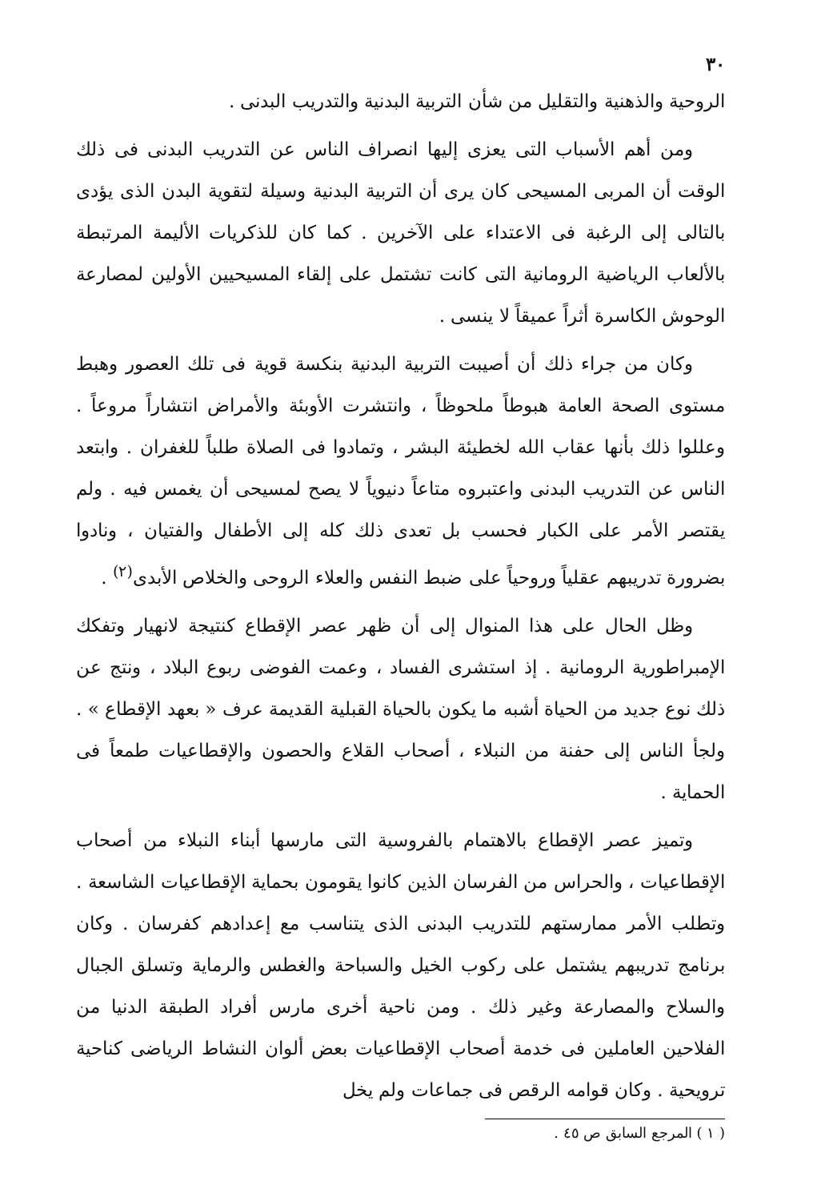٣٠
الروحية والذهنية والتقليل من شأن التربية البدنية والتدريب البدنى .
ومن أهم الأسباب التى يعزى إليها انصراف الناس عن التدريب البدنى فى ذلك الوقت أن المربى المسيحى كان يرى أن التربية البدنية وسيلة لتقوية البدن الذى يؤدى بالتالى إلى الرغبة فى الاعتداء على الآخرين . كما كان للذكريات الأليمة المرتبطة بالألعاب الرياضية الرومانية التى كانت تشتمل على إلقاء المسيحيين الأولين لمصارعة الوحوش الكاسرة أثراً عميقاً لا ينسى .
وكان من جراء ذلك أن أصيبت التربية البدنية بنكسة قوية فى تلك العصور وهبط مستوى الصحة العامة هبوطاً ملحوظاً ، وانتشرت الأوبئة والأمراض انتشاراً مروعاً . وعللوا ذلك بأنها عقاب الله لخطيئة البشر ، وتمادوا فى الصلاة طلباً للغفران . وابتعد الناس عن التدريب البدنى واعتبروه متاعاً دنيوياً لا يصح لمسيحى أن يغمس فيه . ولم يقتصر الأمر على الكبار فحسب بل تعدى ذلك كله إلى الأطفال والفتيان ، ونادوا بضرورة تدريبهم عقلياً وروحياً على ضبط النفس والعلاء الروحى والخلاص الأبدى<sup>(٢)</sup> .
وظل الحال على هذا المنوال إلى أن ظهر عصر الإقطاع كنتيجة لانهيار وتفكك الإمبراطورية الرومانية . إذ استشرى الفساد ، وعمت الفوضى ربوع البلاد ، ونتج عن ذلك نوع جديد من الحياة أشبه ما يكون بالحياة القبلية القديمة عرف « بعهد الإقطاع » . ولجأ الناس إلى حفنة من النبلاء ، أصحاب القلاع والحصون والإقطاعيات طمعاً فى الحماية .
وتميز عصر الإقطاع بالاهتمام بالفروسية التى مارسها أبناء النبلاء من أصحاب الإقطاعيات ، والحراس من الفرسان الذين كانوا يقومون بحماية الإقطاعيات الشاسعة . وتطلب الأمر ممارستهم للتدريب البدنى الذى يتناسب مع إعدادهم كفرسان . وكان برنامج تدريبهم يشتمل على ركوب الخيل والسباحة والغطس والرماية وتسلق الجبال والسلاح والمصارعة وغير ذلك . ومن ناحية أخرى مارس أفراد الطبقة الدنيا من الفلاحين العاملين فى خدمة أصحاب الإقطاعيات بعض ألوان النشاط الرياضى كناحية ترويحية . وكان قوامه الرقص فى جماعات ولم يخل
( ١ ) المرجع السابق ص ٤٥ .